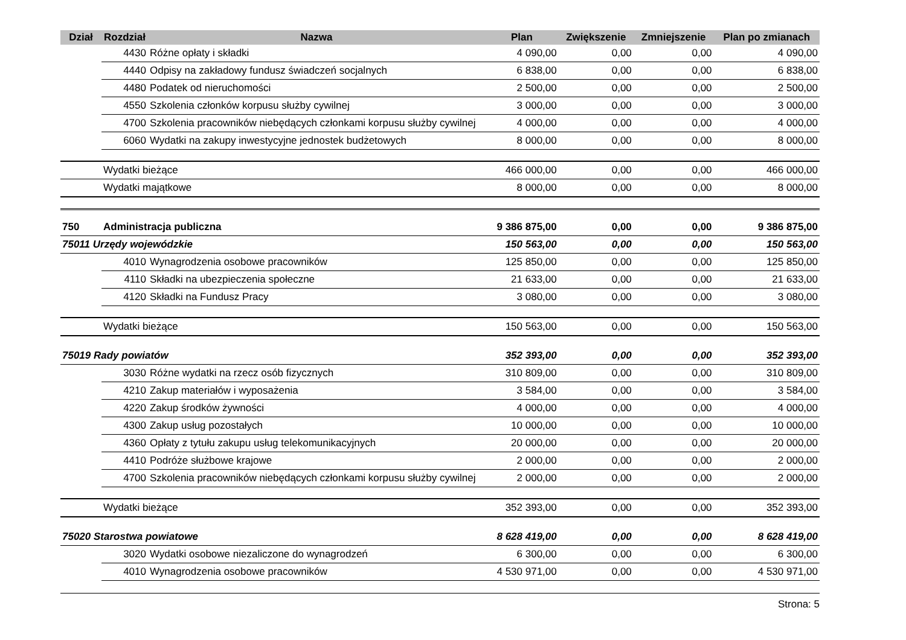| Dział | Rozdział | Nazwa | Plan | Zwiększenie | Zmniejszenie | Plan po zmianach |
| --- | --- | --- | --- | --- | --- | --- |
| | 4430 | Różne opłaty i składki | 4 090,00 | 0,00 | 0,00 | 4 090,00 |
| | 4440 | Odpisy na zakładowy fundusz świadczeń socjalnych | 6 838,00 | 0,00 | 0,00 | 6 838,00 |
| | 4480 | Podatek od nieruchomości | 2 500,00 | 0,00 | 0,00 | 2 500,00 |
| | 4550 | Szkolenia członków korpusu służby cywilnej | 3 000,00 | 0,00 | 0,00 | 3 000,00 |
| | 4700 | Szkolenia pracowników niebędących członkami korpusu służby cywilnej | 4 000,00 | 0,00 | 0,00 | 4 000,00 |
| | 6060 | Wydatki na zakupy inwestycyjne jednostek budżetowych | 8 000,00 | 0,00 | 0,00 | 8 000,00 |
| | Wydatki bieżące | | 466 000,00 | 0,00 | 0,00 | 466 000,00 |
| | Wydatki majątkowe | | 8 000,00 | 0,00 | 0,00 | 8 000,00 |
| 750 | Administracja publiczna | | 9 386 875,00 | 0,00 | 0,00 | 9 386 875,00 |
| 75011 Urzędy wojewódzkie | | | 150 563,00 | 0,00 | 0,00 | 150 563,00 |
| | 4010 | Wynagrodzenia osobowe pracowników | 125 850,00 | 0,00 | 0,00 | 125 850,00 |
| | 4110 | Składki na ubezpieczenia społeczne | 21 633,00 | 0,00 | 0,00 | 21 633,00 |
| | 4120 | Składki na Fundusz Pracy | 3 080,00 | 0,00 | 0,00 | 3 080,00 |
| | Wydatki bieżące | | 150 563,00 | 0,00 | 0,00 | 150 563,00 |
| 75019 Rady powiatów | | | 352 393,00 | 0,00 | 0,00 | 352 393,00 |
| | 3030 | Różne wydatki na rzecz osób fizycznych | 310 809,00 | 0,00 | 0,00 | 310 809,00 |
| | 4210 | Zakup materiałów i wyposażenia | 3 584,00 | 0,00 | 0,00 | 3 584,00 |
| | 4220 | Zakup środków żywności | 4 000,00 | 0,00 | 0,00 | 4 000,00 |
| | 4300 | Zakup usług pozostałych | 10 000,00 | 0,00 | 0,00 | 10 000,00 |
| | 4360 | Opłaty z tytułu zakupu usług telekomunikacyjnych | 20 000,00 | 0,00 | 0,00 | 20 000,00 |
| | 4410 | Podróże służbowe krajowe | 2 000,00 | 0,00 | 0,00 | 2 000,00 |
| | 4700 | Szkolenia pracowników niebędących członkami korpusu służby cywilnej | 2 000,00 | 0,00 | 0,00 | 2 000,00 |
| | Wydatki bieżące | | 352 393,00 | 0,00 | 0,00 | 352 393,00 |
| 75020 Starostwa powiatowe | | | 8 628 419,00 | 0,00 | 0,00 | 8 628 419,00 |
| | 3020 | Wydatki osobowe niezaliczone do wynagrodzeń | 6 300,00 | 0,00 | 0,00 | 6 300,00 |
| | 4010 | Wynagrodzenia osobowe pracowników | 4 530 971,00 | 0,00 | 0,00 | 4 530 971,00 |
Strona: 5